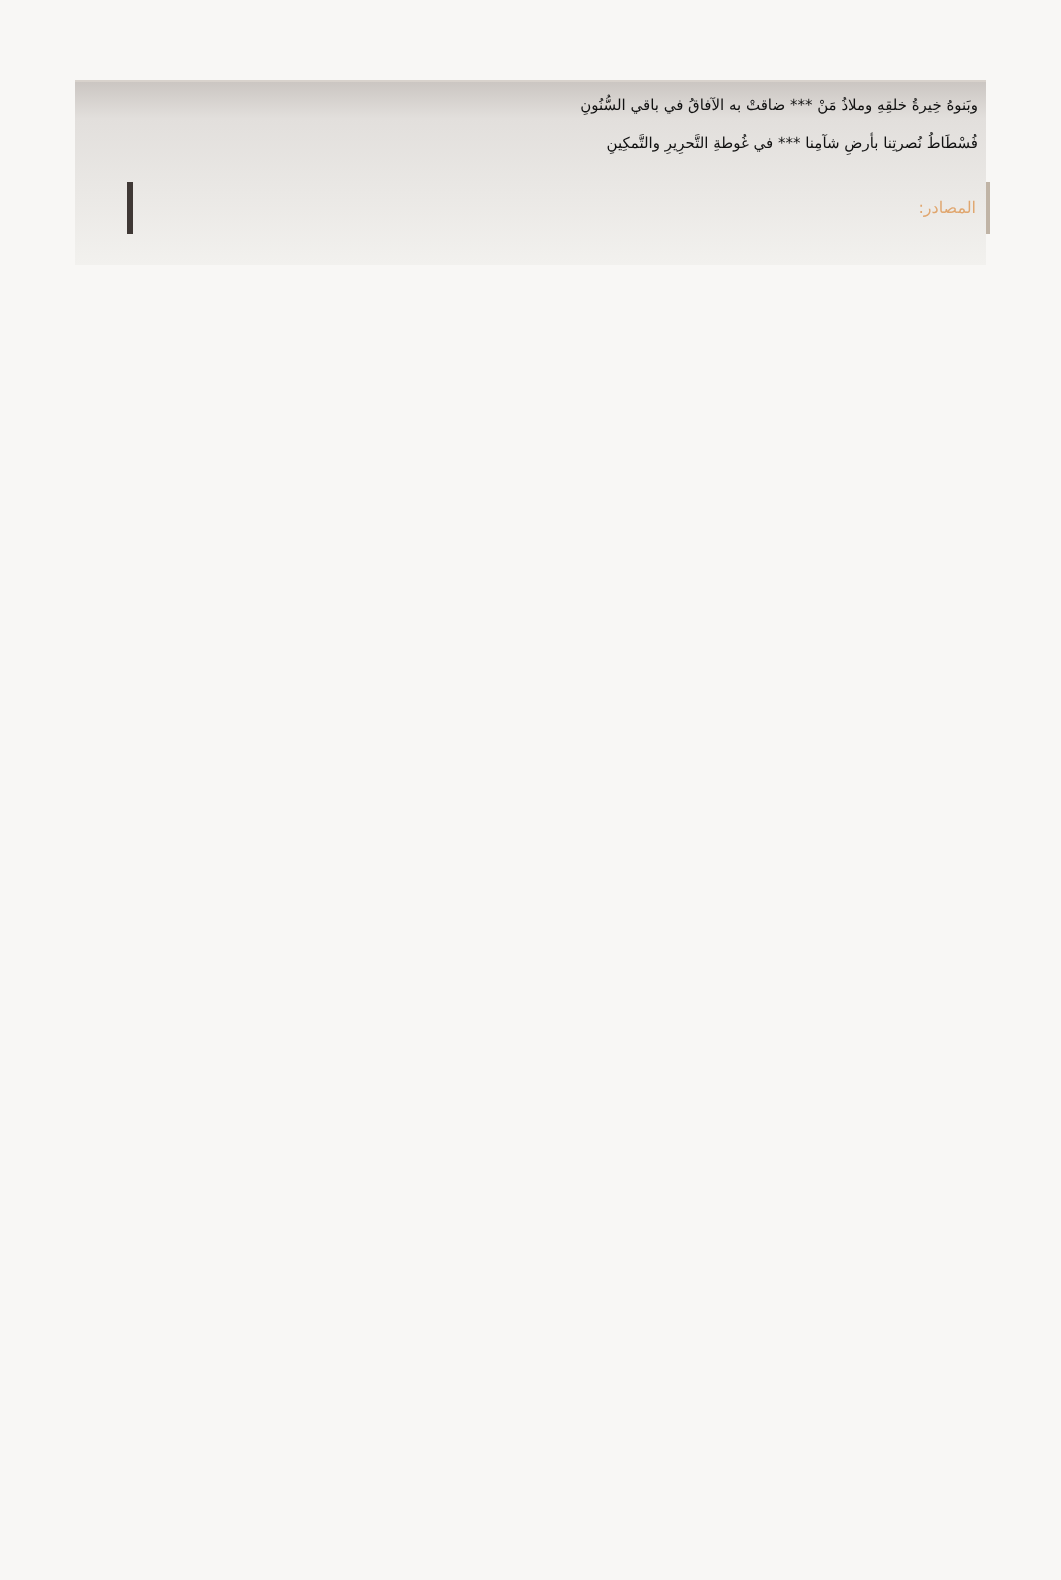وبَنوهُ خِيرةُ خلقِهِ وملاذُ مَنْ *** ضاقتْ به الآفاقُ في باقي السُّنُونِ
فُسْطَاطُ نُصرتِنا بأرضِ شآمِنا *** في غُوطةِ التَّحرِيرِ والتَّمكِينِ
المصادر: